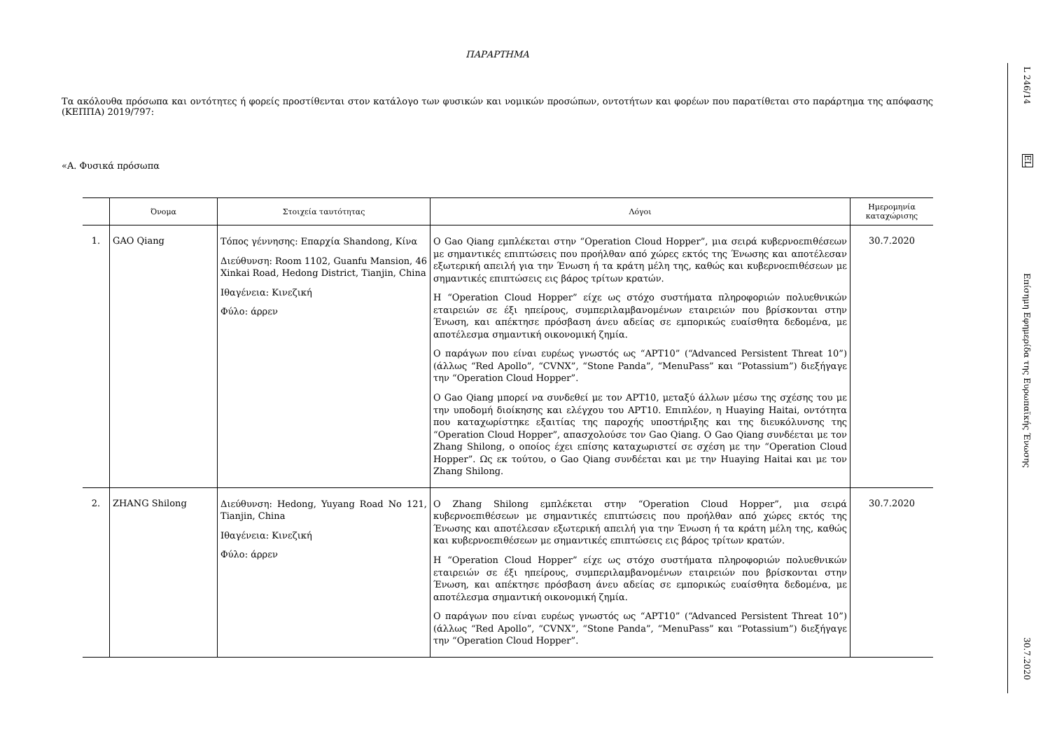ΠΑΡΑΡΤΗΜΑ
Τα ακόλουθα πρόσωπα και οντότητες ή φορείς προστίθενται στον κατάλογο των φυσικών και νομικών προσώπων, οντοτήτων και φορέων που παρατίθεται στο παράρτημα της απόφασης (ΚΕΠΠΑ) 2019/797:
«Α. Φυσικά πρόσωπα
| | Όνομα | Στοιχεία ταυτότητας | Λόγοι | Ημερομηνία καταχώρισης |
| --- | --- | --- | --- | --- |
| 1. | GAO Qiang | Τόπος γέννησης: Επαρχία Shandong, Κίνα Διεύθυνση: Room 1102, Guanfu Mansion, 46 Xinkai Road, Hedong District, Tianjin, China Ιθαγένεια: Κινεζική Φύλο: άρρεν | Ο Gao Qiang εμπλέκεται στην “Operation Cloud Hopper”, μια σειρά κυβερνοεπιθέσεων με σημαντικές επιπτώσεις που προήλθαν από χώρες εκτός της Ένωσης και αποτέλεσαν εξωτερική απειλή για την Ένωση ή τα κράτη μέλη της, καθώς και κυβερνοεπιθέσεων με σημαντικές επιπτώσεις εις βάρος τρίτων κρατών. Η “Operation Cloud Hopper” είχε ως στόχο συστήματα πληροφοριών πολυεθνικών εταιρειών σε έξι ηπείρους, συμπεριλαμβανομένων εταιρειών που βρίσκονται στην Ένωση, και απέκτησε πρόσβαση άνευ αδείας σε εμπορικώς ευαίσθητα δεδομένα, με αποτέλεσμα σημαντική οικονομική ζημία. Ο παράγων που είναι ευρέως γνωστός ως “APT10” (“Advanced Persistent Threat 10”) (άλλως “Red Apollo”, “CVNX”, “Stone Panda”, “MenuPass” και “Potassium”) διεξήγαγε την “Operation Cloud Hopper”. Ο Gao Qiang μπορεί να συνδεθεί με τον APT10, μεταξύ άλλων μέσω της σχέσης του με την υποδομή διοίκησης και ελέγχου του APT10. Επιπλέον, η Huaying Haitai, οντότητα που καταχωρίστηκε εξαιτίας της παροχής υποστήριξης και της διευκόλυνσης της “Operation Cloud Hopper”, απασχολούσε τον Gao Qiang. Ο Gao Qiang συνδέεται με τον Zhang Shilong, ο οποίος έχει επίσης καταχωριστεί σε σχέση με την “Operation Cloud Hopper”. Ως εκ τούτου, ο Gao Qiang συνδέεται και με την Huaying Haitai και με τον Zhang Shilong. | 30.7.2020 |
| 2. | ZHANG Shilong | Διεύθυνση: Hedong, Yuyang Road No 121, Tianjin, China Ιθαγένεια: Κινεζική Φύλο: άρρεν | Ο Zhang Shilong εμπλέκεται στην “Operation Cloud Hopper”, μια σειρά κυβερνοεπιθέσεων με σημαντικές επιπτώσεις που προήλθαν από χώρες εκτός της Ένωσης και αποτέλεσαν εξωτερική απειλή για την Ένωση ή τα κράτη μέλη της, καθώς και κυβερνοεπιθέσεων με σημαντικές επιπτώσεις εις βάρος τρίτων κρατών. Η “Operation Cloud Hopper” είχε ως στόχο συστήματα πληροφοριών πολυεθνικών εταιρειών σε έξι ηπείρους, συμπεριλαμβανομένων εταιρειών που βρίσκονται στην Ένωση, και απέκτησε πρόσβαση άνευ αδείας σε εμπορικώς ευαίσθητα δεδομένα, με αποτέλεσμα σημαντική οικονομική ζημία. Ο παράγων που είναι ευρέως γνωστός ως “APT10” (“Advanced Persistent Threat 10”) (άλλως “Red Apollo”, “CVNX”, “Stone Panda”, “MenuPass” και “Potassium”) διεξήγαγε την “Operation Cloud Hopper”. | 30.7.2020 |
L 246/14
EL
Επίσημη Εφημερίδα της Ευρωπαϊκής Ένωσης
30.7.2020